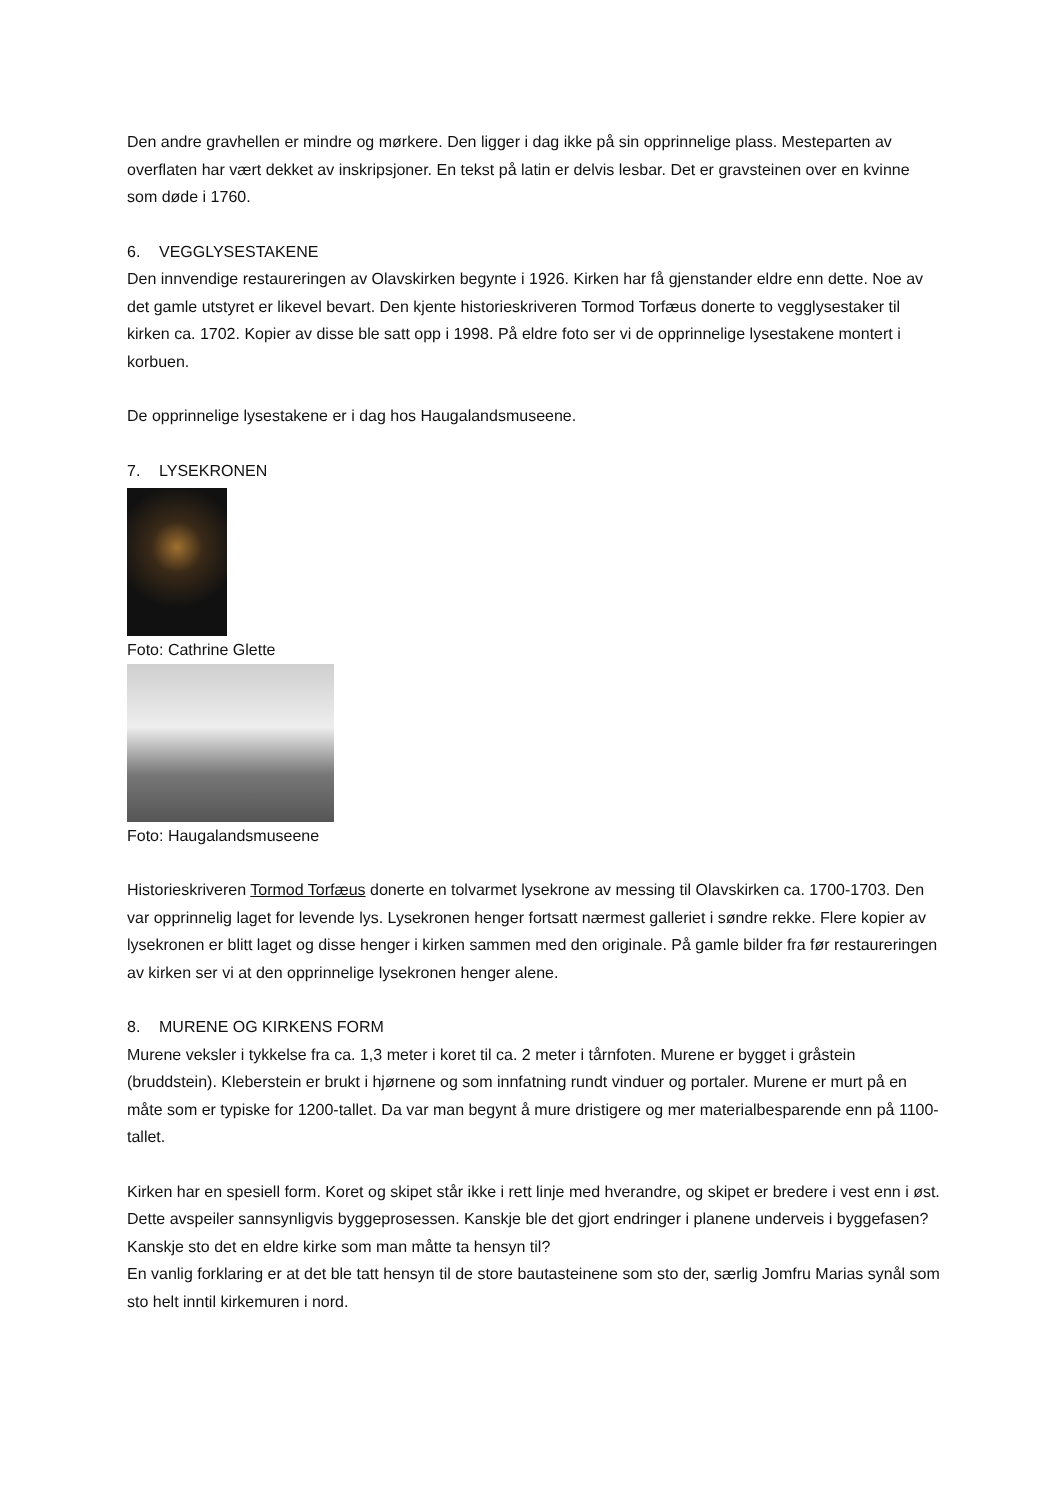Den andre gravhellen er mindre og mørkere. Den ligger i dag ikke på sin opprinnelige plass. Mesteparten av overflaten har vært dekket av inskripsjoner. En tekst på latin er delvis lesbar. Det er gravsteinen over en kvinne som døde i 1760.
6. VEGGLYSESTAKENE
Den innvendige restaureringen av Olavskirken begynte i 1926. Kirken har få gjenstander eldre enn dette. Noe av det gamle utstyret er likevel bevart. Den kjente historieskriveren Tormod Torfæus donerte to vegglysestaker til kirken ca. 1702. Kopier av disse ble satt opp i 1998. På eldre foto ser vi de opprinnelige lysestakene montert i korbuen.
De opprinnelige lysestakene er i dag hos Haugalandsmuseene.
7. LYSEKRONEN
Foto: Cathrine Glette
Foto: Haugalandsmuseene
Historieskriveren Tormod Torfæus donerte en tolvarmet lysekrone av messing til Olavskirken ca. 1700-1703. Den var opprinnelig laget for levende lys. Lysekronen henger fortsatt nærmest galleriet i søndre rekke. Flere kopier av lysekronen er blitt laget og disse henger i kirken sammen med den originale. På gamle bilder fra før restaureringen av kirken ser vi at den opprinnelige lysekronen henger alene.
8. MURENE OG KIRKENS FORM
Murene veksler i tykkelse fra ca. 1,3 meter i koret til ca. 2 meter i tårnfoten. Murene er bygget i gråstein (bruddstein). Kleberstein er brukt i hjørnene og som innfatning rundt vinduer og portaler. Murene er murt på en måte som er typiske for 1200-tallet. Da var man begynt å mure dristigere og mer materialbesparende enn på 1100-tallet.
Kirken har en spesiell form. Koret og skipet står ikke i rett linje med hverandre, og skipet er bredere i vest enn i øst. Dette avspeiler sannsynligvis byggeprosessen. Kanskje ble det gjort endringer i planene underveis i byggefasen? Kanskje sto det en eldre kirke som man måtte ta hensyn til?
En vanlig forklaring er at det ble tatt hensyn til de store bautasteinene som sto der, særlig Jomfru Marias synål som sto helt inntil kirkemuren i nord.